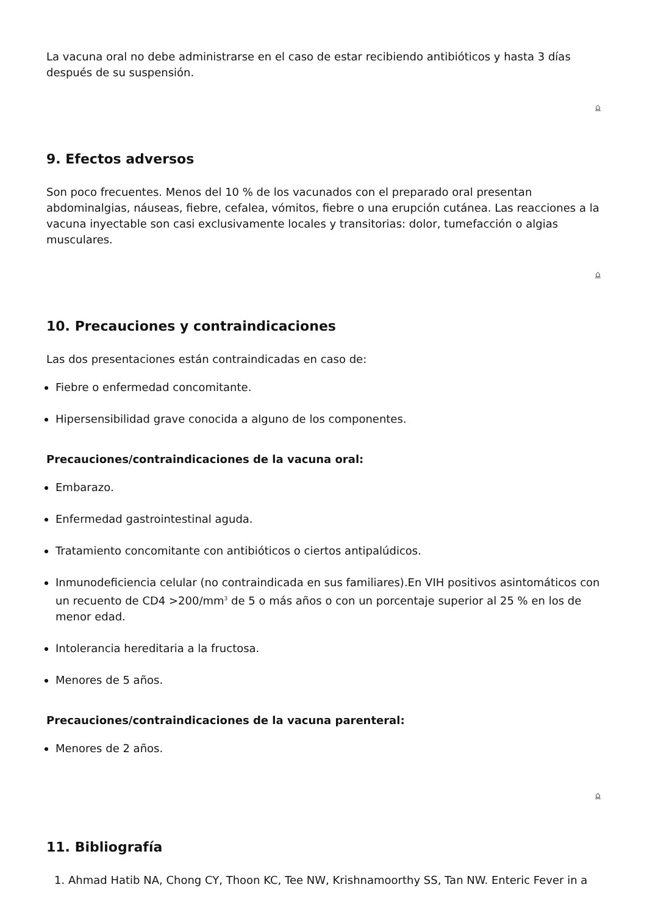La vacuna oral no debe administrarse en el caso de estar recibiendo antibióticos y hasta 3 días después de su suspensión.
⌂
9. Efectos adversos
Son poco frecuentes. Menos del 10 % de los vacunados con el preparado oral presentan abdominalgias, náuseas, fiebre, cefalea, vómitos, fiebre o una erupción cutánea. Las reacciones a la vacuna inyectable son casi exclusivamente locales y transitorias: dolor, tumefacción o algias musculares.
⌂
10. Precauciones y contraindicaciones
Las dos presentaciones están contraindicadas en caso de:
Fiebre o enfermedad concomitante.
Hipersensibilidad grave conocida a alguno de los componentes.
Precauciones/contraindicaciones de la vacuna oral:
Embarazo.
Enfermedad gastrointestinal aguda.
Tratamiento concomitante con antibióticos o ciertos antipalúdicos.
Inmunodeficiencia celular (no contraindicada en sus familiares).En VIH positivos asintomáticos con un recuento de CD4 >200/mm<sup>3</sup> de 5 o más años o con un porcentaje superior al 25 % en los de menor edad.
Intolerancia hereditaria a la fructosa.
Menores de 5 años.
Precauciones/contraindicaciones de la vacuna parenteral:
Menores de 2 años.
⌂
11. Bibliografía
1. Ahmad Hatib NA, Chong CY, Thoon KC, Tee NW, Krishnamoorthy SS, Tan NW. Enteric Fever in a